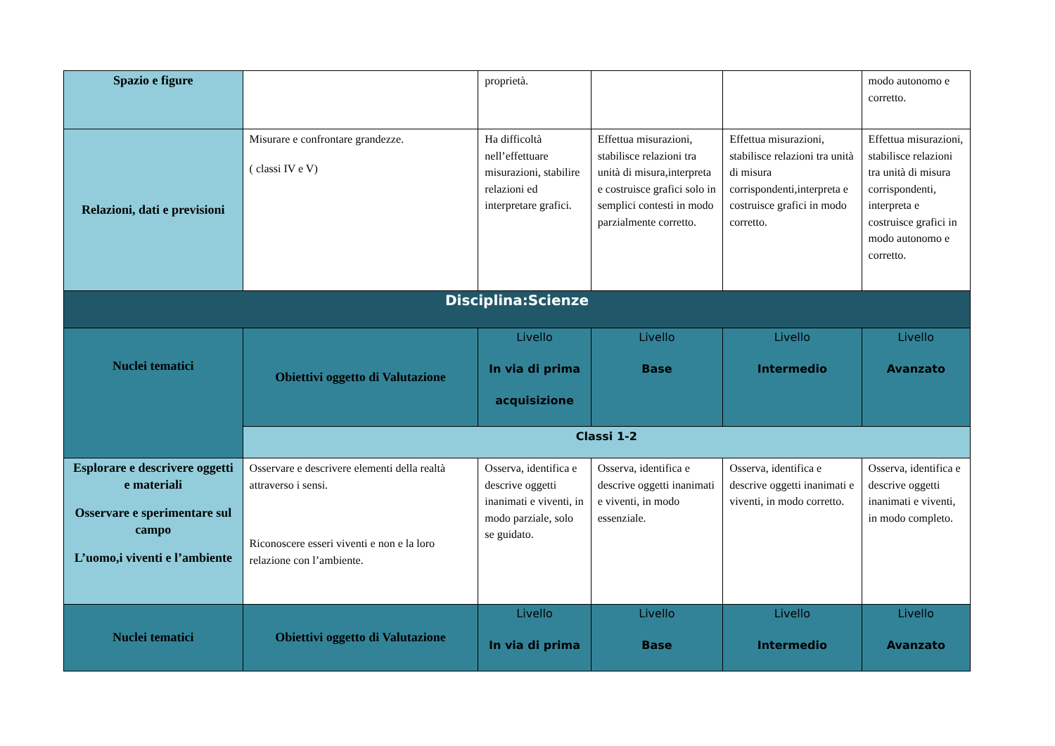| Spazio e figure | | proprietà. | | | modo autonomo e corretto. |
| Relazioni, dati e previsioni | Misurare e confrontare grandezze. ( classi IV e V) | Ha difficoltà nell’effettuare misurazioni, stabilire relazioni ed interpretare grafici. | Effettua misurazioni, stabilisce relazioni tra unità di misura,interpreta e costruisce grafici solo in semplici contesti in modo parzialmente corretto. | Effettua misurazioni, stabilisce relazioni tra unità di misura corrispondenti,interpreta e costruisce grafici in modo corretto. | Effettua misurazioni, stabilisce relazioni tra unità di misura corrispondenti, interpreta e costruisce grafici in modo autonomo e corretto. |
| Disciplina:Scienze | | | | | |
| Nuclei tematici | Obiettivi oggetto di Valutazione | Livello In via di prima acquisizione | Livello Base | Livello Intermedio | Livello Avanzato |
| | Classi 1-2 | | | | |
| Esplorare e descrivere oggetti e materiali Osservare e sperimentare sul campo L’uomo,i viventi e l’ambiente | Osservare e descrivere elementi della realtà attraverso i sensi. Riconoscere esseri viventi e non e la loro relazione con l’ambiente. | Osserva, identifica e descrive oggetti inanimati e viventi, in modo parziale, solo se guidato. | Osserva, identifica e descrive oggetti inanimati e viventi, in modo essenziale. | Osserva, identifica e descrive oggetti inanimati e viventi, in modo corretto. | Osserva, identifica e descrive oggetti inanimati e viventi, in modo completo. |
| Nuclei tematici | Obiettivi oggetto di Valutazione | Livello In via di prima | Livello Base | Livello Intermedio | Livello Avanzato |